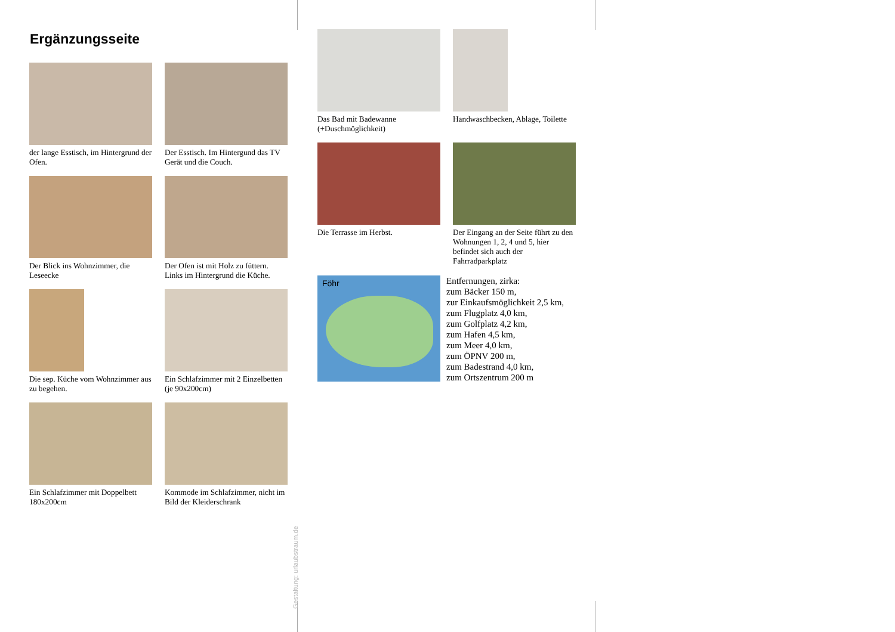Ergänzungsseite
der lange Esstisch, im Hintergrund der Ofen.
Der Esstisch. Im Hintergund das TV Gerät und die Couch.
Der Blick ins Wohnzimmer, die Leseecke
Der Ofen ist mit Holz zu füttern. Links im Hintergrund die Küche.
Die sep. Küche vom Wohnzimmer aus zu begehen.
Ein Schlafzimmer mit 2 Einzelbetten (je 90x200cm)
Ein Schlafzimmer mit Doppelbett 180x200cm
Kommode im Schlafzimmer, nicht im Bild der Kleiderschrank
Gestaltung: urlaubstraum.de
Das Bad mit Badewanne (+Duschmöglichkeit)
Handwaschbecken, Ablage, Toilette
Die Terrasse im Herbst.
Der Eingang an der Seite führt zu den Wohnungen 1, 2, 4 und 5, hier befindet sich auch der Fahrradparkplatz
Föhr
Entfernungen, zirka:
zum Bäcker 150 m,
zur Einkaufsmöglichkeit 2,5 km,
zum Flugplatz 4,0 km,
zum Golfplatz 4,2 km,
zum Hafen 4,5 km,
zum Meer 4,0 km,
zum ÖPNV 200 m,
zum Badestrand 4,0 km,
zum Ortszentrum 200 m